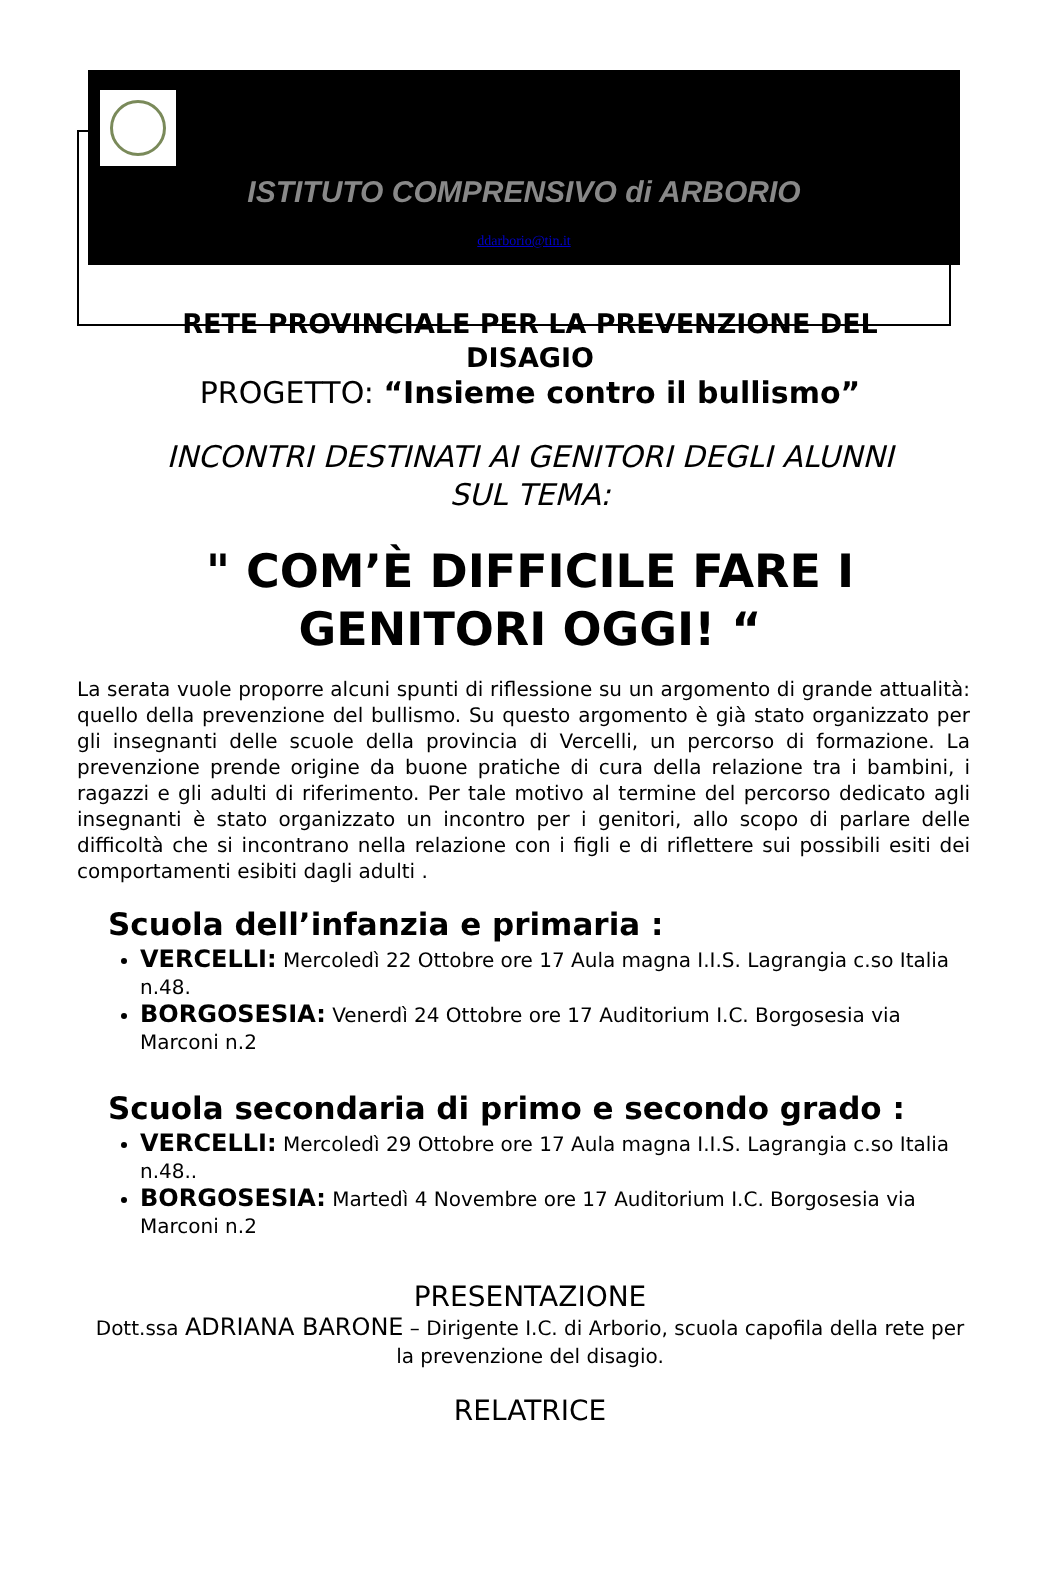ISTITUTO COMPRENSIVO di ARBORIO
ddarborio@tin.it
RETE PROVINCIALE PER LA PREVENZIONE DEL
DISAGIO
PROGETTO: “Insieme contro il bullismo”
INCONTRI DESTINATI AI GENITORI DEGLI ALUNNI
SUL TEMA:
" COM’È DIFFICILE FARE I
GENITORI OGGI! “
La serata vuole proporre alcuni spunti di riflessione su un argomento di grande attualità: quello della prevenzione del bullismo. Su questo argomento è già stato organizzato per gli insegnanti delle scuole della provincia di Vercelli, un percorso di formazione. La prevenzione prende origine da buone pratiche di cura della relazione tra i bambini, i ragazzi e gli adulti di riferimento. Per tale motivo al termine del percorso dedicato agli insegnanti è stato organizzato un incontro per i genitori, allo scopo di parlare delle difficoltà che si incontrano nella relazione con i figli e di riflettere sui possibili esiti dei comportamenti esibiti dagli adulti .
Scuola dell’infanzia e primaria :
VERCELLI: Mercoledì 22 Ottobre ore 17 Aula magna I.I.S. Lagrangia c.so Italia n.48.
BORGOSESIA: Venerdì 24 Ottobre ore 17 Auditorium I.C. Borgosesia via Marconi n.2
Scuola secondaria di primo e secondo grado :
VERCELLI: Mercoledì 29 Ottobre ore 17 Aula magna I.I.S. Lagrangia c.so Italia n.48..
BORGOSESIA: Martedì 4 Novembre ore 17 Auditorium I.C. Borgosesia via Marconi n.2
PRESENTAZIONE
Dott.ssa ADRIANA BARONE – Dirigente I.C. di Arborio, scuola capofila della rete per la prevenzione del disagio.
RELATRICE